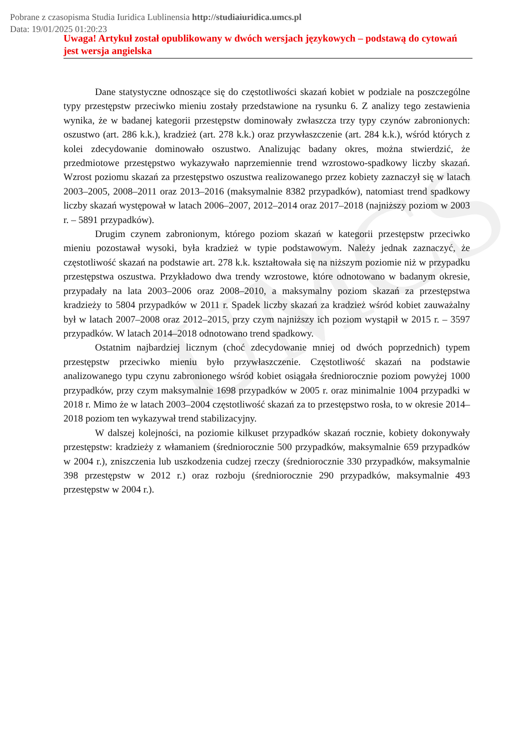UMCS
Pobrane z czasopisma Studia Iuridica Lublinensia http://studiaiuridica.umcs.pl
Data: 19/01/2025 01:20:23
Uwaga! Artykuł został opublikowany w dwóch wersjach językowych – podstawą do cytowań jest wersja angielska
Dane statystyczne odnoszące się do częstotliwości skazań kobiet w podziale na poszczególne typy przestępstw przeciwko mieniu zostały przedstawione na rysunku 6. Z analizy tego zestawienia wynika, że w badanej kategorii przestępstw dominowały zwłaszcza trzy typy czynów zabronionych: oszustwo (art. 286 k.k.), kradzież (art. 278 k.k.) oraz przywłaszczenie (art. 284 k.k.), wśród których z kolei zdecydowanie dominowało oszustwo. Analizując badany okres, można stwierdzić, że przedmiotowe przestępstwo wykazywało naprzemiennie trend wzrostowo-spadkowy liczby skazań. Wzrost poziomu skazań za przestępstwo oszustwa realizowanego przez kobiety zaznaczył się w latach 2003–2005, 2008–2011 oraz 2013–2016 (maksymalnie 8382 przypadków), natomiast trend spadkowy liczby skazań występował w latach 2006–2007, 2012–2014 oraz 2017–2018 (najniższy poziom w 2003 r. – 5891 przypadków).
Drugim czynem zabronionym, którego poziom skazań w kategorii przestępstw przeciwko mieniu pozostawał wysoki, była kradzież w typie podstawowym. Należy jednak zaznaczyć, że częstotliwość skazań na podstawie art. 278 k.k. kształtowała się na niższym poziomie niż w przypadku przestępstwa oszustwa. Przykładowo dwa trendy wzrostowe, które odnotowano w badanym okresie, przypadały na lata 2003–2006 oraz 2008–2010, a maksymalny poziom skazań za przestępstwa kradzieży to 5804 przypadków w 2011 r. Spadek liczby skazań za kradzież wśród kobiet zauważalny był w latach 2007–2008 oraz 2012–2015, przy czym najniższy ich poziom wystąpił w 2015 r. – 3597 przypadków. W latach 2014–2018 odnotowano trend spadkowy.
Ostatnim najbardziej licznym (choć zdecydowanie mniej od dwóch poprzednich) typem przestępstw przeciwko mieniu było przywłaszczenie. Częstotliwość skazań na podstawie analizowanego typu czynu zabronionego wśród kobiet osiągała średniorocznie poziom powyżej 1000 przypadków, przy czym maksymalnie 1698 przypadków w 2005 r. oraz minimalnie 1004 przypadki w 2018 r. Mimo że w latach 2003–2004 częstotliwość skazań za to przestępstwo rosła, to w okresie 2014–2018 poziom ten wykazywał trend stabilizacyjny.
W dalszej kolejności, na poziomie kilkuset przypadków skazań rocznie, kobiety dokonywały przestępstw: kradzieży z włamaniem (średniorocznie 500 przypadków, maksymalnie 659 przypadków w 2004 r.), zniszczenia lub uszkodzenia cudzej rzeczy (średniorocznie 330 przypadków, maksymalnie 398 przestępstw w 2012 r.) oraz rozboju (średniorocznie 290 przypadków, maksymalnie 493 przestępstw w 2004 r.).